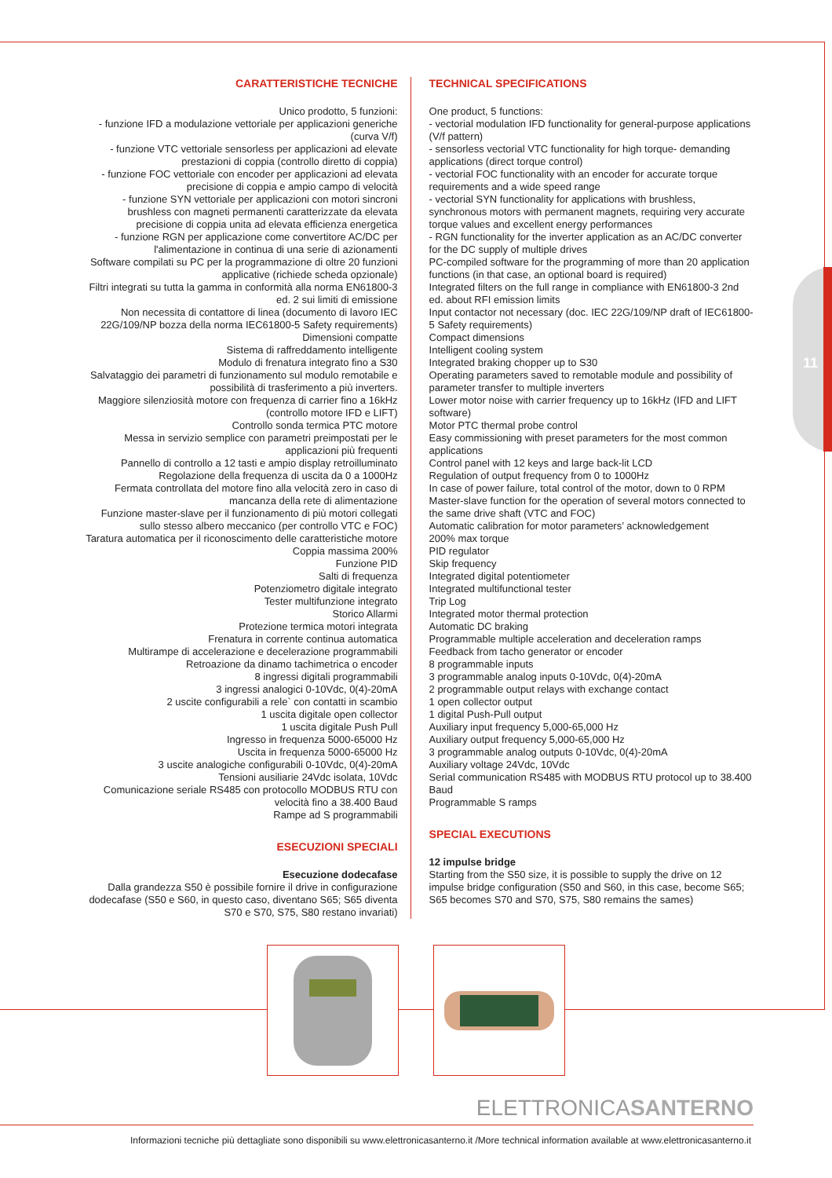11
CARATTERISTICHE TECNICHE
Unico prodotto, 5 funzioni:
- funzione IFD a modulazione vettoriale per applicazioni generiche (curva V/f)
- funzione VTC vettoriale sensorless per applicazioni ad elevate prestazioni di coppia (controllo diretto di coppia)
- funzione FOC vettoriale con encoder per applicazioni ad elevata precisione di coppia e ampio campo di velocità
- funzione SYN vettoriale per applicazioni con motori sincroni brushless con magneti permanenti caratterizzate da elevata precisione di coppia unita ad elevata efficienza energetica
- funzione RGN per applicazione come convertitore AC/DC per l'alimentazione in continua di una serie di azionamenti
Software compilati su PC per la programmazione di oltre 20 funzioni applicative (richiede scheda opzionale)
Filtri integrati su tutta la gamma in conformità alla norma EN61800-3 ed. 2 sui limiti di emissione
Non necessita di contattore di linea (documento di lavoro IEC 22G/109/NP bozza della norma IEC61800-5 Safety requirements)
Dimensioni compatte
Sistema di raffreddamento intelligente
Modulo di frenatura integrato fino a S30
Salvataggio dei parametri di funzionamento sul modulo remotabile e possibilità di trasferimento a più inverters.
Maggiore silenziosità motore con frequenza di carrier fino a 16kHz (controllo motore IFD e LIFT)
Controllo sonda termica PTC motore
Messa in servizio semplice con parametri preimpostati per le applicazioni più frequenti
Pannello di controllo a 12 tasti e ampio display retroilluminato
Regolazione della frequenza di uscita da 0 a 1000Hz
Fermata controllata del motore fino alla velocità zero in caso di mancanza della rete di alimentazione
Funzione master-slave per il funzionamento di più motori collegati sullo stesso albero meccanico (per controllo VTC e FOC)
Taratura automatica per il riconoscimento delle caratteristiche motore
Coppia massima 200%
Funzione PID
Salti di frequenza
Potenziometro digitale integrato
Tester multifunzione integrato
Storico Allarmi
Protezione termica motori integrata
Frenatura in corrente continua automatica
Multirampe di accelerazione e decelerazione programmabili
Retroazione da dinamo tachimetrica o encoder
8 ingressi digitali programmabili
3 ingressi analogici 0-10Vdc, 0(4)-20mA
2 uscite configurabili a rele` con contatti in scambio
1 uscita digitale open collector
1 uscita digitale Push Pull
Ingresso in frequenza 5000-65000 Hz
Uscita in frequenza 5000-65000 Hz
3 uscite analogiche configurabili 0-10Vdc, 0(4)-20mA
Tensioni ausiliarie 24Vdc isolata, 10Vdc
Comunicazione seriale RS485 con protocollo MODBUS RTU con velocità fino a 38.400 Baud
Rampe ad S programmabili
ESECUZIONI SPECIALI
Esecuzione dodecafase
Dalla grandezza S50 è possibile fornire il drive in configurazione dodecafase (S50 e S60, in questo caso, diventano S65; S65 diventa S70 e S70, S75, S80 restano invariati)
TECHNICAL SPECIFICATIONS
One product, 5 functions:
- vectorial modulation IFD functionality for general-purpose applications (V/f pattern)
- sensorless vectorial VTC functionality for high torque- demanding applications (direct torque control)
- vectorial FOC functionality with an encoder for accurate torque requirements and a wide speed range
- vectorial SYN functionality for applications with brushless, synchronous motors with permanent magnets, requiring very accurate torque values and excellent energy performances
- RGN functionality for the inverter application as an AC/DC converter for the DC supply of multiple drives
PC-compiled software for the programming of more than 20 application functions (in that case, an optional board is required)
Integrated filters on the full range in compliance with EN61800-3 2nd ed. about RFI emission limits
Input contactor not necessary (doc. IEC 22G/109/NP draft of IEC61800-5 Safety requirements)
Compact dimensions
Intelligent cooling system
Integrated braking chopper up to S30
Operating parameters saved to remotable module and possibility of parameter transfer to multiple inverters
Lower motor noise with carrier frequency up to 16kHz (IFD and LIFT software)
Motor PTC thermal probe control
Easy commissioning with preset parameters for the most common applications
Control panel with 12 keys and large back-lit LCD
Regulation of output frequency from 0 to 1000Hz
In case of power failure, total control of the motor, down to 0 RPM
Master-slave function for the operation of several motors connected to the same drive shaft (VTC and FOC)
Automatic calibration for motor parameters’ acknowledgement
200% max torque
PID regulator
Skip frequency
Integrated digital potentiometer
Integrated multifunctional tester
Trip Log
Integrated motor thermal protection
Automatic DC braking
Programmable multiple acceleration and deceleration ramps
Feedback from tacho generator or encoder
8 programmable inputs
3 programmable analog inputs 0-10Vdc, 0(4)-20mA
2 programmable output relays with exchange contact
1 open collector output
1 digital Push-Pull output
Auxiliary input frequency 5,000-65,000 Hz
Auxiliary output frequency 5,000-65,000 Hz
3 programmable analog outputs 0-10Vdc, 0(4)-20mA
Auxiliary voltage 24Vdc, 10Vdc
Serial communication RS485 with MODBUS RTU protocol up to 38.400 Baud
Programmable S ramps
SPECIAL EXECUTIONS
12 impulse bridge
Starting from the S50 size, it is possible to supply the drive on 12 impulse bridge configuration (S50 and S60, in this case, become S65; S65 becomes S70 and S70, S75, S80 remains the sames)
ELETTRONICASANTERNO
Informazioni tecniche più dettagliate sono disponibili su www.elettronicasanterno.it /More technical information available at www.elettronicasanterno.it